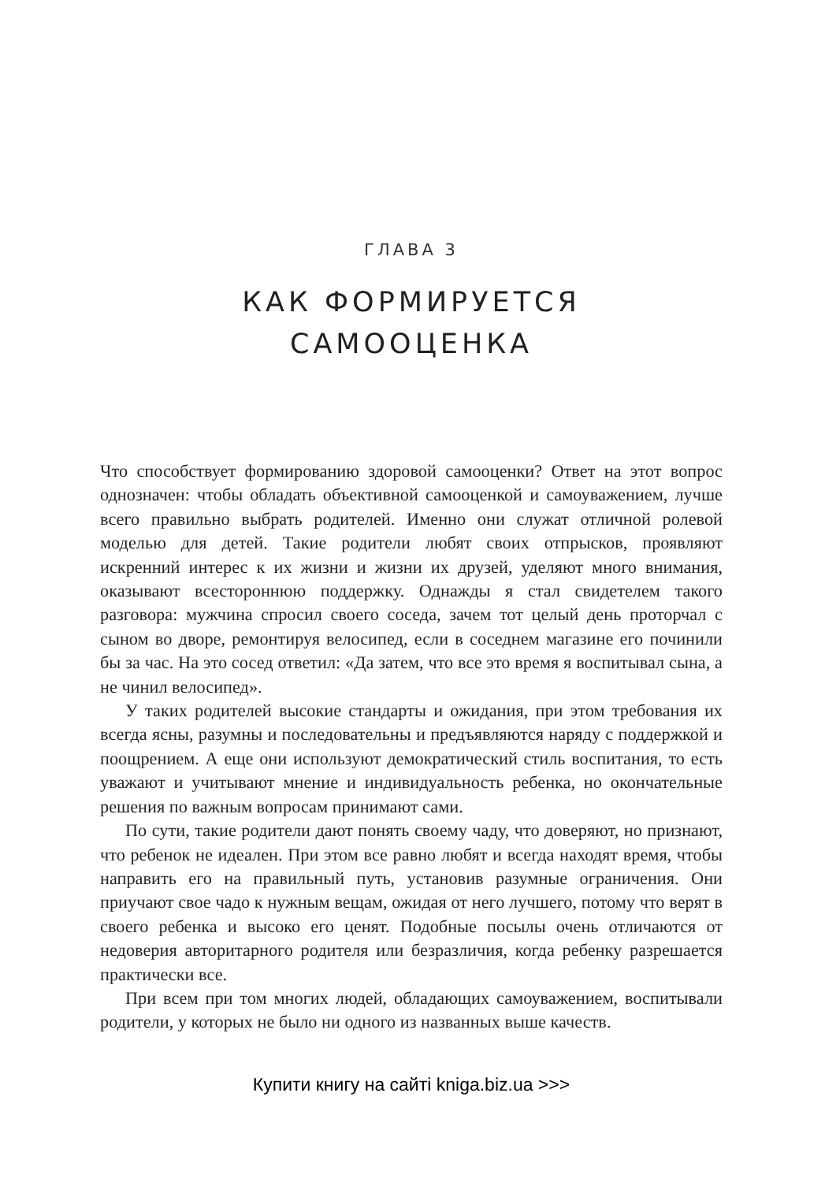ГЛАВА 3
КАК ФОРМИРУЕТСЯ
САМООЦЕНКА
Что способствует формированию здоровой самооценки? Ответ на этот вопрос однозначен: чтобы обладать объективной самооценкой и самоуважением, лучше всего правильно выбрать родителей. Именно они служат отличной ролевой моделью для детей. Такие родители любят своих отпрысков, проявляют искренний интерес к их жизни и жизни их друзей, уделяют много внимания, оказывают всестороннюю поддержку. Однажды я стал свидетелем такого разговора: мужчина спросил своего соседа, зачем тот целый день проторчал с сыном во дворе, ремонтируя велосипед, если в соседнем магазине его починили бы за час. На это сосед ответил: «Да затем, что все это время я воспитывал сына, а не чинил велосипед».
У таких родителей высокие стандарты и ожидания, при этом требования их всегда ясны, разумны и последовательны и предъявляются наряду с поддержкой и поощрением. А еще они используют демократический стиль воспитания, то есть уважают и учитывают мнение и индивидуальность ребенка, но окончательные решения по важным вопросам принимают сами.
По сути, такие родители дают понять своему чаду, что доверяют, но признают, что ребенок не идеален. При этом все равно любят и всегда находят время, чтобы направить его на правильный путь, установив разумные ограничения. Они приучают свое чадо к нужным вещам, ожидая от него лучшего, потому что верят в своего ребенка и высоко его ценят. Подобные посылы очень отличаются от недоверия авторитарного родителя или безразличия, когда ребенку разрешается практически все.
При всем при том многих людей, обладающих самоуважением, воспитывали родители, у которых не было ни одного из названных выше качеств.
Купити книгу на сайті kniga.biz.ua >>>